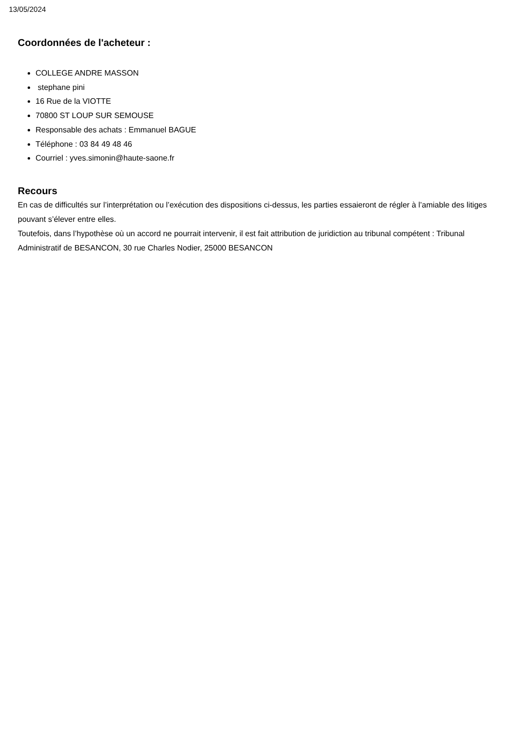13/05/2024
Coordonnées de l'acheteur :
COLLEGE ANDRE MASSON
stephane pini
16 Rue de la VIOTTE
70800 ST LOUP SUR SEMOUSE
Responsable des achats : Emmanuel BAGUE
Téléphone : 03 84 49 48 46
Courriel : yves.simonin@haute-saone.fr
Recours
En cas de difficultés sur l’interprétation ou l’exécution des dispositions ci-dessus, les parties essaieront de régler à l’amiable des litiges pouvant s’élever entre elles.
Toutefois, dans l’hypothèse où un accord ne pourrait intervenir, il est fait attribution de juridiction au tribunal compétent : Tribunal Administratif de BESANCON, 30 rue Charles Nodier, 25000 BESANCON